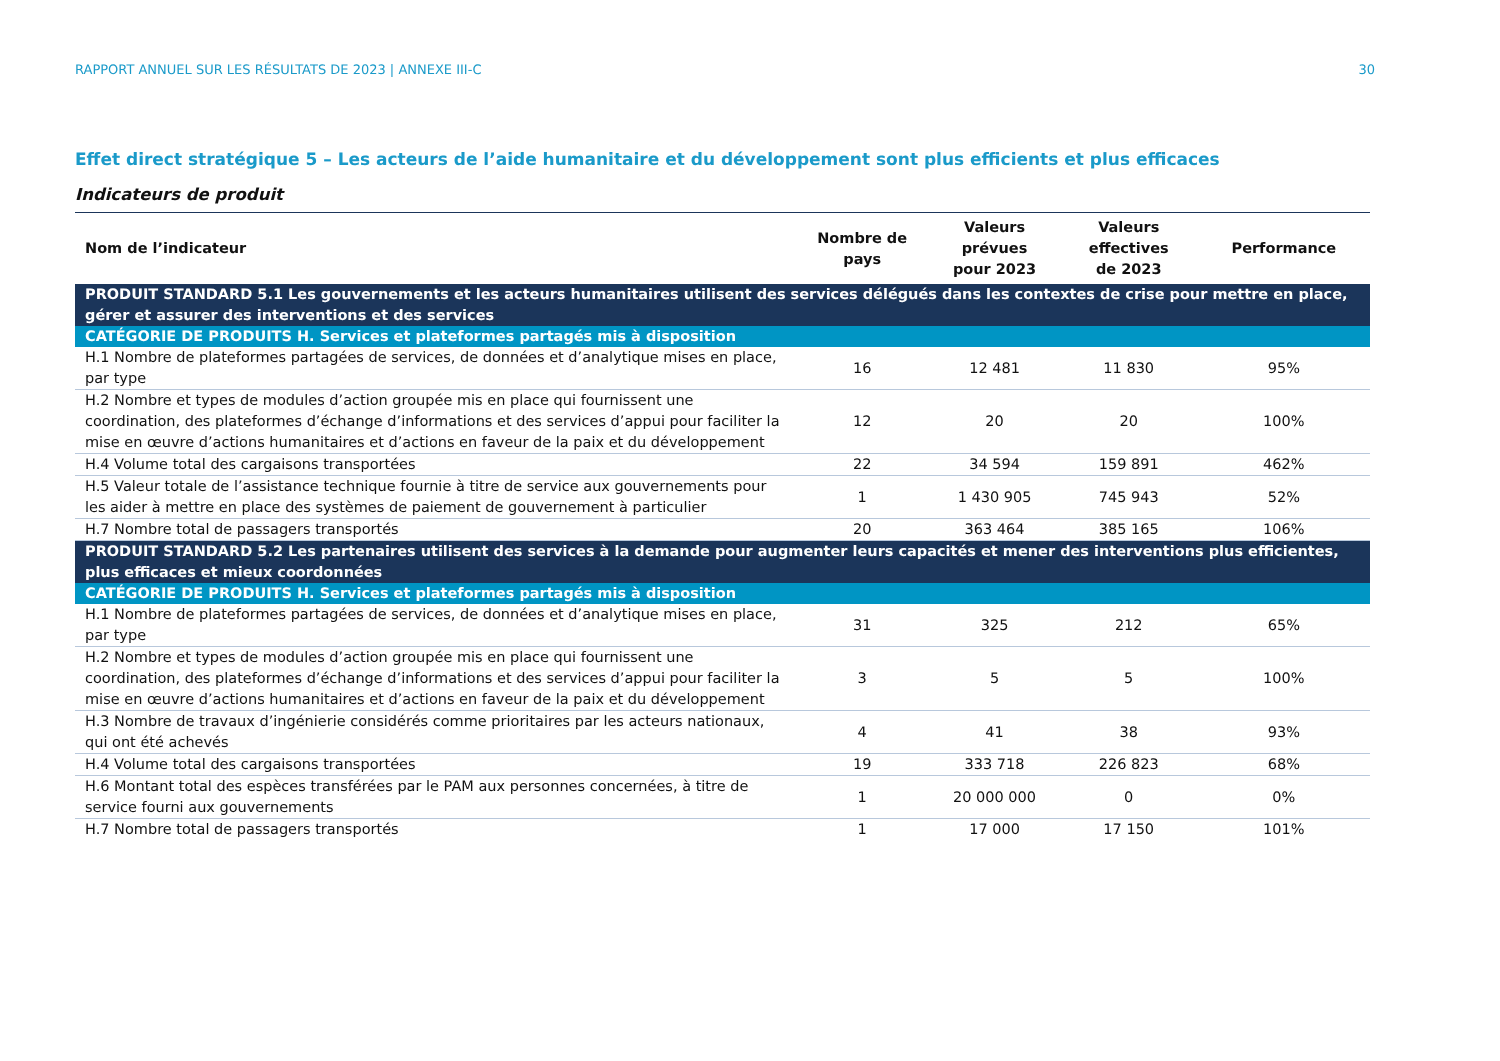RAPPORT ANNUEL SUR LES RÉSULTATS DE 2023 | ANNEXE III-C 30
Effet direct stratégique 5 – Les acteurs de l’aide humanitaire et du développement sont plus efficients et plus efficaces
Indicateurs de produit
| Nom de l’indicateur | Nombre de pays | Valeurs prévues pour 2023 | Valeurs effectives de 2023 | Performance |
| --- | --- | --- | --- | --- |
| PRODUIT STANDARD 5.1 Les gouvernements et les acteurs humanitaires utilisent des services délégués dans les contextes de crise pour mettre en place, gérer et assurer des interventions et des services | | | | |
| CATÉGORIE DE PRODUITS H. Services et plateformes partagés mis à disposition | | | | |
| H.1 Nombre de plateformes partagées de services, de données et d’analytique mises en place, par type | 16 | 12 481 | 11 830 | 95% |
| H.2 Nombre et types de modules d’action groupée mis en place qui fournissent une coordination, des plateformes d’échange d’informations et des services d’appui pour faciliter la mise en œuvre d’actions humanitaires et d’actions en faveur de la paix et du développement | 12 | 20 | 20 | 100% |
| H.4 Volume total des cargaisons transportées | 22 | 34 594 | 159 891 | 462% |
| H.5 Valeur totale de l’assistance technique fournie à titre de service aux gouvernements pour les aider à mettre en place des systèmes de paiement de gouvernement à particulier | 1 | 1 430 905 | 745 943 | 52% |
| H.7 Nombre total de passagers transportés | 20 | 363 464 | 385 165 | 106% |
| PRODUIT STANDARD 5.2 Les partenaires utilisent des services à la demande pour augmenter leurs capacités et mener des interventions plus efficientes, plus efficaces et mieux coordonnées | | | | |
| CATÉGORIE DE PRODUITS H. Services et plateformes partagés mis à disposition | | | | |
| H.1 Nombre de plateformes partagées de services, de données et d’analytique mises en place, par type | 31 | 325 | 212 | 65% |
| H.2 Nombre et types de modules d’action groupée mis en place qui fournissent une coordination, des plateformes d’échange d’informations et des services d’appui pour faciliter la mise en œuvre d’actions humanitaires et d’actions en faveur de la paix et du développement | 3 | 5 | 5 | 100% |
| H.3 Nombre de travaux d’ingénierie considérés comme prioritaires par les acteurs nationaux, qui ont été achevés | 4 | 41 | 38 | 93% |
| H.4 Volume total des cargaisons transportées | 19 | 333 718 | 226 823 | 68% |
| H.6 Montant total des espèces transférées par le PAM aux personnes concernées, à titre de service fourni aux gouvernements | 1 | 20 000 000 | 0 | 0% |
| H.7 Nombre total de passagers transportés | 1 | 17 000 | 17 150 | 101% |